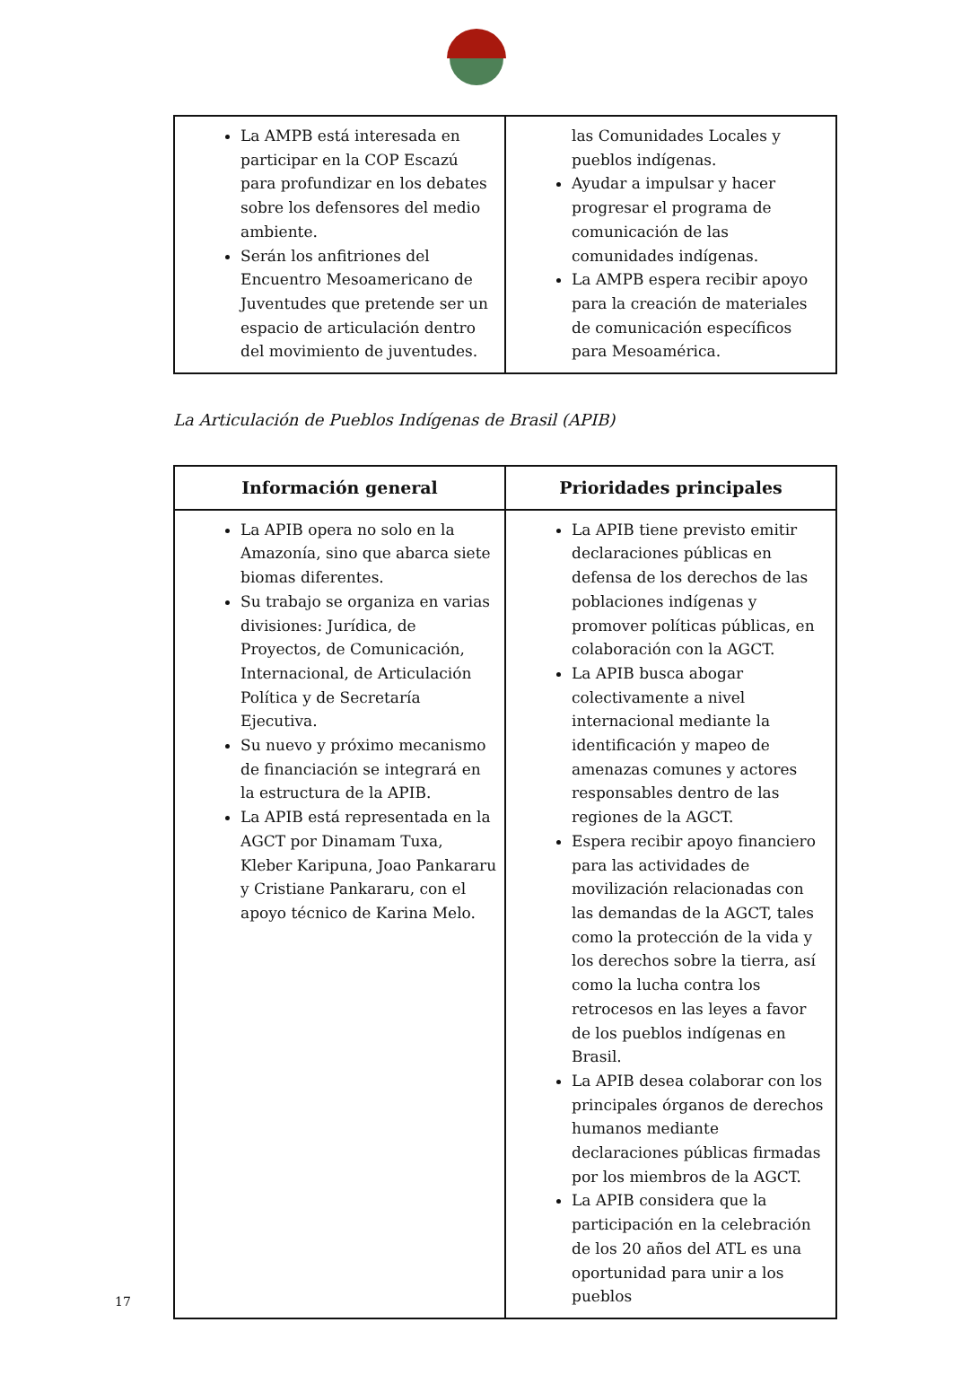| La AMPB está interesada en participar en la COP Escazú para profundizar en los debates sobre los defensores del medio ambiente. Serán los anfitriones del Encuentro Mesoamericano de Juventudes que pretende ser un espacio de articulación dentro del movimiento de juventudes. | las Comunidades Locales y pueblos indígenas. Ayudar a impulsar y hacer progresar el programa de comunicación de las comunidades indígenas. La AMPB espera recibir apoyo para la creación de materiales de comunicación específicos para Mesoamérica. |
La Articulación de Pueblos Indígenas de Brasil (APIB)
| Información general | Prioridades principales |
| --- | --- |
| La APIB opera no solo en la Amazonía, sino que abarca siete biomas diferentes. Su trabajo se organiza en varias divisiones: Jurídica, de Proyectos, de Comunicación, Internacional, de Articulación Política y de Secretaría Ejecutiva. Su nuevo y próximo mecanismo de financiación se integrará en la estructura de la APIB. La APIB está representada en la AGCT por Dinamam Tuxa, Kleber Karipuna, Joao Pankararu y Cristiane Pankararu, con el apoyo técnico de Karina Melo. | La APIB tiene previsto emitir declaraciones públicas en defensa de los derechos de las poblaciones indígenas y promover políticas públicas, en colaboración con la AGCT. La APIB busca abogar colectivamente a nivel internacional mediante la identificación y mapeo de amenazas comunes y actores responsables dentro de las regiones de la AGCT. Espera recibir apoyo financiero para las actividades de movilización relacionadas con las demandas de la AGCT, tales como la protección de la vida y los derechos sobre la tierra, así como la lucha contra los retrocesos en las leyes a favor de los pueblos indígenas en Brasil. La APIB desea colaborar con los principales órganos de derechos humanos mediante declaraciones públicas firmadas por los miembros de la AGCT. La APIB considera que la participación en la celebración de los 20 años del ATL es una oportunidad para unir a los pueblos |
17